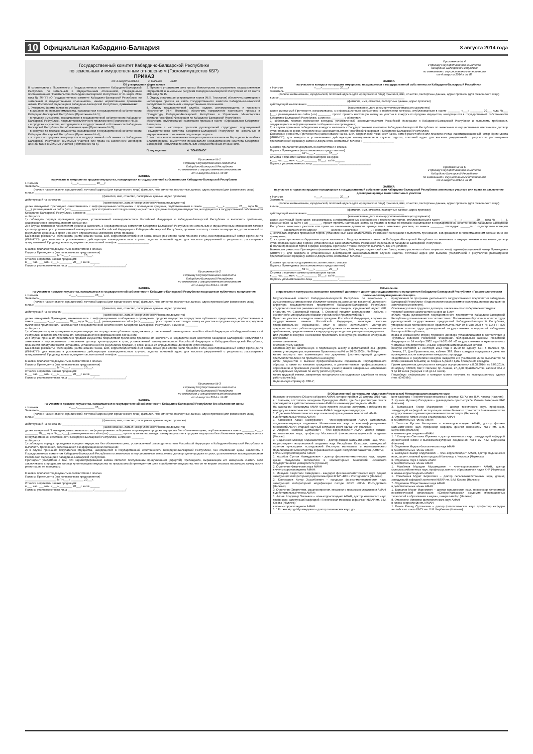10 Официальная Кабардино-Балкария 8 августа 2014 года
Государственный комитет Кабардино-Балкарской Республики
по земельным и имущественным отношениям (Госкомимущество КБР)
ПРИКАЗ
от 4 августа 2014 г. г. Нальчик №88
Об утверждении форм заявок
В соответствии с Положением о Государственном комитете Кабардино-Балкарской Республики по земельным и имущественным отношениям, утверждённым постановлением Правительства Кабардино-Балкарской Республики от 21 марта 2014 года № 36-ПП «О Государственном комитете Кабардино-Балкарской Республики по земельным и имущественным отношениям», иными нормативными правовыми актами Российской Федерации и Кабардино-Балкарской Республики, приказываю:
1. Утвердить формы заявок на участие:
- в аукционе по продаже имущества, находящегося в государственной собственности Кабардино-Балкарской Республики (Приложение № 1);
- в продаже имущества, находящегося в государственной собственности Кабардино-Балкарской Республики, посредством публичного предложения (Приложение № 2);
- в продаже имущества, находящегося в государственной собственности Кабардино-Балкарской Республики без объявления цены (Приложение № 3);
- в конкурсе по продаже имущества, находящегося в государственной собственности Кабардино-Балкарской Республики (Приложение № 4);
- в торгах по продаже находящихся в государственной собственности Кабардино-Балкарской Республики земельных участков или права на заключение договоров аренды таких земельных участков (Приложение № 5).
2. Признать утратившим силу приказ Министерства по управлению государственным имуществом и земельным ресурсам Кабардино-Балкарской Республики от 10 марта 2011 года № 15.
3. Отделу организации и проведения торгов (М.Х. Тлостанов) обеспечить размещение настоящего приказа на сайте Государственного комитета Кабардино-Балкарской Республики по земельным и имущественным отношениям.
4. Отделу государственной службы, кадров, делопроизводства и правового обеспечения (Н.И. Яковлева) обеспечить направление настоящего приказа в Прокуратуру Кабардино-Балкарской Республики и Управление Министерства юстиции Российской Федерации по Кабардино-Балкарской Республике;
обеспечить опубликование настоящего приказа в газете «Официальная Кабардино-Балкария»;
ознакомить с настоящим приказом руководителей структурных подразделений Государственного комитета Кабардино-Балкарской Республики по земельным и имущественным отношениям под личную подпись.
5. Контроль за исполнением настоящего приказа возложить на Барагунова Асланбека Владимировича, заместителя председателя Государственного комитета Кабардино-Балкарской Республики по земельным и имущественным отношениям.
Председатель А. ТОНКОНОГ
Приложение № 1
к приказу Государственного комитета
Кабардино-Балкарской Республики
по земельным и имущественным отношениям
от 4 августа 2014 г. № 88
ЗАЯВКА
на участие в аукционе по продаже имущества, находящегося в государственной собственности Кабардино-Балкарской Республики
г. Нальчик «___»___________ 20___г.
Заявитель, ____________________________________________________________________________
(полное наименование, юридический, почтовый адреса (для юридического лица) фамилия, имя, отчество, паспортные данные, адрес прописки (для физического лица)
в лице ________________________________________________________________________________
(фамилия, имя, отчество, паспортные данные, адрес прописки)
действующий на основании ______________________________________________________________
(наименование, дата и номер уполномочивающего документа)
далее именуемый Претендент, ознакомившись с информационным сообщением о проведении аукциона, опубликованным в газете ________ «___» ________ 20___ года №___ (___), размещенным на сайте (-ах) ____________, просит принять настоящую заявку на участие в аукционе по продаже имущества, находящегося в государственной собственности Кабардино-Балкарской Республики, а именно: ________________
и обязуется:
1) соблюдать порядок проведения аукциона, установленный законодательством Российской Федерации и Кабардино-Балкарской Республики и выполнять требования, содержащиеся в информационном сообщении;
2) в случае признания победителем аукциона заключить с Государственным комитетом Кабардино-Балкарской Республики по земельным и имущественным отношениям договор купли-продажи в срок, установленный законодательством Российской Федерации и Кабардино-Балкарской Республики, произвести оплату стоимости имущества, установленной по результатам аукциона, в сроки и на счет, определяемые договором купли-продажи.
Банковские реквизиты Претендента (наименование банка, БИК, корреспондентский счет банка, номер расчетного и/или лицевого счета), идентификационный номер Претендента (ИНН/КПП), для возврата в установленных действующим законодательством случаях задатка, почтовый адрес для высылки уведомлений о результатах рассмотрения представленной Продавцу заявки и документов, контактный телефон: ____________________
К заявке прилагаются документы в соответствии с описью.
Подпись Претендента (его полномочного представителя)
____________________ МП «___» ________ 20___г.
Отметка о принятии заявки продавцом:
в ___ час. ___ мин. «___» ________ 20___г. за № ______
Подпись уполномоченного лица ________________ /____________________/
Приложение № 2
к приказу Государственного комитета
Кабардино-Балкарской Республики
по земельным и имущественным отношениям
от 4 августа 2014 г. № 88
ЗАЯВКА
на участие в продаже имущества, находящегося в государственной собственности Кабардино-Балкарской Республики посредством публичного предложения
г. Нальчик «___»___________ 20___г.
Заявитель, ____________________________________________________________________________
(полное наименование, юридический, почтовый адреса (для юридического лица) фамилия, имя, отчество, паспортные данные, адрес прописки (для физического лица)
в лице ________________________________________________________________________________
(фамилия, имя, отчество, паспортные данные, адрес прописки)
действующий на основании ______________________________________________________________
(наименование, дата и номер уполномочивающего документа)
далее именуемый Претендент, ознакомившись с информационным сообщением о проведении продажи имущества посредством публичного предложения, опубликованным в газете ________ «___» ________ 20___ года №___ (___), размещенным на сайте (-ах) ________, просит принять настоящую заявку на участие в продаже имущества посредством публичного предложения, находящегося в государственной собственности Кабардино-Балкарской Республики, а именно: ________
и обязуется:
1) соблюдать порядок проведения продажи имущества посредством публичного предложения, установленный законодательством Российской Федерации и Кабардино-Балкарской Республики и выполнять требования, содержащиеся в информационном сообщении;
2) в случае признания победителем продажи имущества посредством публичного предложения заключить с Государственным комитетом Кабардино-Балкарской Республики по земельным и имущественным отношениям договор купли-продажи в срок, установленный законодательством Российской Федерации и Кабардино-Балкарской Республики, произвести оплату стоимости имущества, установленной по результатам продажи, в сроки и на счет, определяемые договором купли-продажи.
Банковские реквизиты Претендента (наименование банка, БИК, корреспондентский счет банка, номер расчетного и/или лицевого счета), идентификационный номер Претендента (ИНН/КПП), для возврата в установленных действующим законодательством случаях задатка, почтовый адрес для высылки уведомлений о результатах рассмотрения представленной Продавцу заявки и документов, контактный телефон: ____________________
К заявке прилагаются документы в соответствии с описью.
Подпись Претендента (его полномочного представителя)
____________________ МП «___» ________ 20___г.
Отметка о принятии заявки продавцом:
в ___ час. ___ мин. «___» ________ 20___г. за № ______
Подпись уполномоченного лица ________________ /____________________/
Приложение № 3
к приказу Государственного комитета
Кабардино-Балкарской Республики
по земельным и имущественным отношениям
от 4 августа 2014 г. № 88
ЗАЯВКА
на участие в продаже имущества, находящегося в государственной собственности Кабардино-Балкарской Республики без объявления цены
г. Нальчик «___»___________ 20___г.
Заявитель, ____________________________________________________________________________
(полное наименование, юридический, почтовый адреса (для юридического лица) фамилия, имя, отчество, паспортные данные, адрес прописки (для физического лица)
в лице ________________________________________________________________________________
(фамилия, имя, отчество, паспортные данные, адрес прописки)
действующий на основании ______________________________________________________________
(наименование, дата и номер уполномочивающего документа)
далее именуемый Претендент, ознакомившись с информационным сообщением о проведении продажи имущества без объявления цены, опубликованным в газете ________ «___» ________ 20___ года №___ (___), размещенным на сайте (-ах) ________, просит принять настоящую заявку на участие в продаже имущества без объявления цены, находящегося в государственной собственности Кабардино-Балкарской Республики, а именно: ________
и обязуется:
1) соблюдать порядок проведения продажи имущества без объявления цены, установленный законодательством Российской Федерации и Кабардино-Балкарской Республики и выполнять требования, содержащиеся в информационном сообщении;
2) в случае признания покупателем имущества, находящегося в государственной собственности Кабардино-Балкарской Республики, без объявления цены, заключить с Государственным комитетом Кабардино-Балкарской Республики по земельным и имущественным отношениям договор купли-продажи в сроки, установленные законодательством Российской Федерации и Кабардино-Балкарской Республики.
Претендент уведомлен о том, что зарегистрированная заявка является поступившим предложением (офертой) Претендента, выражающим его намерение считать себя заключившим с продавцом договор купли-продажи имущества по предлагаемой претендентом цене приобретения имущества, что он не вправе отозвать настоящую заявку после регистрации ее продавцом.
К заявке прилагаются документы в соответствии с описью.
Подпись Претендента (его полномочного представителя)
____________________ МП «___» ________ 20___г.
Отметка о принятии заявки продавцом:
в ___ час. ___ мин. «___» ________ 20___г. за № ______
Подпись уполномоченного лица ________________ /____________________/
Приложение № 4
к приказу Государственного комитета
Кабардино-Балкарской Республики
по земельным и имущественным отношениям
от 4 августа 2014 г. № 88
ЗАЯВКА
на участие в конкурсе по продаже имущества, находящегося в государственной собственности Кабардино-Балкарской Республики
г. Нальчик «___»___________ 20___г.
Заявитель, ____________________________________________________________________________
(полное наименование, юридический, почтовый адреса (для юридического лица) фамилия, имя, отчество, паспортные данные, адрес прописки (для физического лица)
в лице ________________________________________________________________________________
(фамилия, имя, отчество, паспортные данные, адрес прописки)
действующий на основании ______________________________________________________________
(наименование, дата и номер уполномочивающего документа)
далее именуемый Претендент, ознакомившись с информационным сообщением о проведении конкурса, опубликованным в газете ________ «___» ________ 20___ года №___ (___), размещенным на сайте (-ах) ________, просит принять настоящую заявку на участие в конкурсе по продаже имущества, находящегося в государственной собственности Кабардино-Балкарской Республики, а именно: ________ и обязуется:
1) соблюдать порядок проведения конкурса, установленный законодательством Российской Федерации и Кабардино-Балкарской Республики и выполнять требования, содержащиеся в информационном сообщении о его проведении;
2) в случае признания победителем конкурса заключить с Государственным комитетом Кабардино-Балкарской Республики по земельным и имущественным отношениям договор купли-продажи в сроки, установленные законодательством Российской Федерации и Кабардино-Балкарской Республики.
Банковские реквизиты Претендента (наименование банка, БИК, корреспондентский счет банка, номер расчетного и/или лицевого счета), идентификационный номер Претендента (ИНН/КПП), для возврата в установленных действующим законодательством случаях задатка, почтовый адрес для высылки уведомлений о результатах рассмотрения представленной Продавцу заявки и документов, контактный телефон: ____________________
К заявке прилагаются документы в соответствии с описью.
Подпись Претендента (его полномочного представителя)
____________________ МП «___» ________ 20___г.
Отметка о принятии заявки организатором конкурса:
в ___ час. ___ мин. «___» ________ 20___г. за № ______
Подпись уполномоченного лица ________________ /____________________/
Приложение № 5
к приказу Государственного комитета
Кабардино-Балкарской Республики
по земельным и имущественным отношениям
от 4 августа 2014 г. № 88
ЗАЯВКА
на участие в торгах по продаже находящихся в государственной собственности Кабардино-Балкарской Республики земельных участков или права на заключение договоров аренды таких земельных участков
г. Нальчик «___»___________ 20___г.
Заявитель, ____________________________________________________________________________
(полное наименование, юридический, почтовый адреса (для юридического лица) фамилия, имя, отчество, паспортные данные, адрес прописки (для физического лица)
в лице ________________________________________________________________________________
(фамилия, имя, отчество, паспортные данные, адрес прописки)
действующий на основании ______________________________________________________________
(наименование, дата и номер уполномочивающего документа)
далее именуемый Претендент, ознакомившись с информационным сообщением о проведении торгов, опубликованным в газете ________ «___» ________ 20___ года №___ (___), размещенным на сайте (-ах) ________, просит принять настоящую заявку на участие в торгах по продаже находящихся в государственной собственности Кабардино-Балкарской Республики земельных участков или права на заключение договоров аренды таких земельных участков, из земель ________, площадью ______га, с кадастровым номером ________, находящегося по адресу: ________ целевое назначение ________, и обязуется:
1) соблюдать порядок проведения торгов, установленный законодательством Российской Федерации и выполнять требования, содержащиеся в информационном сообщении о его проведении;
2) в случае признания победителем торгов заключить с Государственным комитетом Кабардино-Балкарской Республики по земельным и имущественным отношениям договор купли-продажи (аренды) в сроки, установленные законодательством Российской Федерации и Кабардино-Балкарской Республики.
В случае проведения торгов в форме конкурса, Претендент также обязуется выполнить все его условия.
Банковские реквизиты Претендента (наименование банка, БИК, корреспондентский счет банка, номер расчетного и/или лицевого счета), идентификационный номер Претендента (ИНН/КПП), для возврата в установленных действующим законодательством случаях задатка, почтовый адрес для высылки уведомлений о результатах рассмотрения представленной Продавцу заявки и документов, контактный телефон: ____________________
К заявке прилагаются документы в соответствии с описью.
Подпись Претендента (его полномочного представителя)
____________________ МП «___» ________ 20___г.
Отметка о принятии заявки организатором торгов:
в ___ час. ___ мин. «___» ________ 20___г. за № ______
Подпись уполномоченного лица ________________ /____________________/
Объявление
о проведении конкурса на замещение вакантной должности директора государственного предприятия Кабардино-Балкарской Республики «Гидрогеологическая режимно-эксплуатационная станция»
Государственный комитет Кабардино-Балкарской Республики по земельным и имущественным отношениям объявляет конкурс на замещение вакантной должности директора государственного предприятия Кабардино-Балкарской Республики «Гидрогеологическая режимно-эксплуатационная станция», юридический адрес: КБР, г.Нальчик, ул. Санаторный проезд, 7. Основной предмет деятельности - добыча и обеспечение минеральными водами учреждений и предприятий КБР.
Право на участие в конкурсе имеют граждане Российской Федерации, владеющие государственным языком Российской Федерации, имеющие высшее профессиональное образование, опыт в сфере деятельности унитарного предприятия, опыт работы на руководящей должности не менее года, и отвечающие требованиям, предъявляемым к кандидатуре руководителя унитарного предприятия.
Для участия в конкурсе необходимо представить в конкурсную комиссию следующие документы:
личное заявление;
листок по учету кадров;
собственноручно заполненную и подписанную анкету с фотографией 3х4 (форма анкеты утверждена распоряжением Правительства РФ от 26.05.2005 г. № 667-р);
копию паспорта или заменяющего его документа (соответствующий документ предъявляется лично по прибытии на конкурс);
копии документов о высшем профессиональном образовании государственного образца, а также по желанию гражданина, о дополнительном профессиональном образовании, о присвоении ученой степени, ученого звания, заверенные нотариально или кадровыми службами по месту работы (службы);
копию трудовой книжки, заверенную нотариально или кадровыми службами по месту работы (службы);
медицинскую справку ф. 086-У;
предложения по программе деятельности государственного предприятия Кабардино-Балкарской Республики «Гидрогеологическая режимно-эксплуатационная станция» (в запечатанном конверте).
Основные условия трудового договора, заключаемого с победителем конкурса:
трудовой договор заключается на срок до 5 лет;
оплата труда руководителя государственного предприятия Кабардино-Балкарской Республики устанавливается в соответствии с Положением об условиях оплаты труда руководителей государственных предприятий Кабардино-Балкарской Республики, утвержденным постановлением Правительства КБР от 8 мая 2008 г. № 114-ПП «Об условиях оплаты труда руководителей государственных предприятий Кабардино-Балкарской Республики»;
права и обязанности сторон трудового договора устанавливаются в соответствии с Трудовым кодексом Российской Федерации, Федеральным законом Российской Федерации от 14 ноября 2002 года №161-ФЗ «О государственных и муниципальных унитарных предприятиях», иными нормативными правовыми актами.
Конкурс состоится 17 сентября 2014 года в 15.00 по адресу: КБР, г. Нальчик, пр. Ленина, 27, Дом Правительства, кабинет 363. Итоги конкурса подводятся в день его проведения, после завершения конкурсных процедур.
Уведомление о результатах конкурса выдается его участникам либо высылается по почте (заказным письмом) не позднее 5 дней с даты проведения конкурса.
Прием документов для участия в конкурсе осуществляется с 8.08.2014г. по 8.09.2014г. по адресу: 360028, КБР, г. Нальчик, пр. Ленина, 27, Дом Правительства, кабинет 354, с 9 до 18 часов (перерыв с 13 до 14 часов).
Подробную информацию о конкурсе можно получить по вышеуказанному адресу (тел. 40-63-84).
В Общественной организации «Адыгская (Черкесская) Международная академия наук»
Накануне очередного Общего собрания АМАН, которое пройдет 22 августа 2014 года в г. Нальчик, состоялось заседание Президиума АМАН, где был рассмотрен список претендентов в действительные члены АМАН и члены-корреспонденты АМАН.
На заседании Президиума АМАН было принято решение допустить к избранию по конкурсу на вакантные места в члены АМАН следующие кандидатуры:
1. Отделение Математических наук и нано-информационных технологий АМАН
в действительные члены АМАН:
1. Калажоков Хасан Хажмурзович – член-корреспондент АМАН, заместитель академика-секретаря отделения Математических наук и нано-информационных технологий АМАН, старший научный сотрудник ИПРУ КБНЦ РАН (Нальчик)
2. Алероев Темирхан Султанович – член-корреспондент АМАН, доктор физико-математических наук, профессор Московской финансово-юридической академии (Москва)
3. Садыбеков Махмуд Абдысаметович – доктор физико-математических наук, член-корреспондент национальной академии наук Республики Казахстан, заведующий отделом прикладных исследований Института математики и математического моделирования Министерства образования и науки Республики Казахстан (Алматы)
в члены-корреспонденты АМАН:
1. Асхабов Султан Нажмудинович - доктор физико-математических наук, доцент, декан факультета математики и компьютерных технологий Чеченского государственного университета (Грозный)
2. Отделение Физических наук АМАН
в члены-корреспонденты АМАН:
1. Машуков Хазратали Хамидович - кандидат физико-математических наук, доцент, заведующий лабораторией радиотелеметрии ФГБУ «ВГИ» Росгидромета (Нальчик)
2. Кагермазов Артур Хасанбиевич – кандидат физико-математических наук, заведующий лабораторией модификации погоды ФГБУ «ВГИ» Росгидромета (Нальчик)
3. Отделение Энергетики, машиностроения, механики и процессов управления АМАН
в действительные члены АМАН:
1. Алоев Владимир Закиевич – член-корреспондент АМАН, доктор химических наук, профессор, заведующий кафедрой «Техническая механика и физика» КБГАУ им. В.М. Кокова (Нальчик)
в члены-корреспонденты АМАН:
1. * Егожев Артур Мухамедович – доктор технических наук, до-
цент кафедры «Теоретическая механика и физика» КБГАУ им. В.М. Кокова (Нальчик)
2. Кушхов Мухажир Сагидович – руководитель пресс-службы Совета Ветеранов КБР (Нальчик)
3. Тахтамышев Хизир Махмудович – доктор технических наук, профессор, заведующий кафедрой эксплуатации автомобильного транспорта Невинномысского государственного гуманитарно-технического института (Черкесск)
4. Отделение Химии и наук о материалах АМАН
в действительные члены АМАН:
1. Тхакахов Руслан Баширович – член-корреспондент АМАН, доктор физико-математических наук, профессор кафедры физики наносистем КБГУ им. Х.М. Бербекова (Нальчик)
в члены-корреспонденты АМАН:
1. * Хаширова Светлана Юрьевна – доктор химических наук, заведующий кафедрой органической химии и высокомолекулярных соединений КБГУ им. Х.М. Бербекова (Нальчик)
5. Отделение Медико-биологических наук АМАН
в действительные члены АМАН:
1. Шевхужев Замир Абдулахович – член-корреспондент АМАН, доктор медицинских наук, доцент, главный врач городской больницы г. Черкесск (Черкесск)
6. Отделение Наук о Земле АМАН
в действительные члены АМАН
1. Мамбетов Мурадин Мухамедович – член-корреспондент АМАН, доктор сельскохозяйственных наук, профессор, министр образования и науки КЧР (Черкесск)
в члены-корреспонденты АМАН:
1. Улимбашев Мурат Борисович – доктор сельскохозяйственных наук, доцент, заведующий кафедрой зоотехнии КБГАУ им. В.М. Кокова (Нальчик)
7. Отделение Общественных наук АМАН
в действительные члены АМАН:
1. Барсагов Мурат Маремович – доктор юридических наук, профессор Автономной некоммерческой организации «Северо-Кавказская академия инновационных технологий в образовании и науке», генерал-майор (Нальчик)
8. Отделение Историко-филологических наук АМАН
в члены-корреспонденты АМАН:
1. Кимов Рашад Султанович – доктор филологических наук, профессор кафедры английского языка КБГУ им. Х.М. Бербекова (Нальчик)